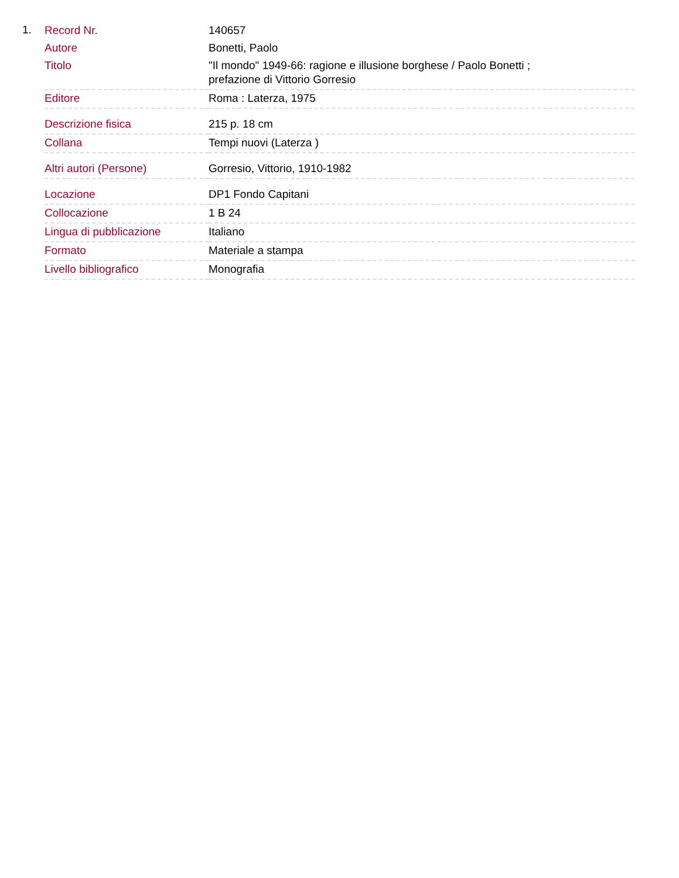1.
| Record Nr. | 140657 |
| Autore | Bonetti, Paolo |
| Titolo | "Il mondo" 1949-66: ragione e illusione borghese / Paolo Bonetti ; prefazione di Vittorio Gorresio |
| Editore | Roma : Laterza, 1975 |
| Descrizione fisica | 215 p. 18 cm |
| Collana | Tempi nuovi (Laterza ) |
| Altri autori (Persone) | Gorresio, Vittorio, 1910-1982 |
| Locazione | DP1 Fondo Capitani |
| Collocazione | 1 B 24 |
| Lingua di pubblicazione | Italiano |
| Formato | Materiale a stampa |
| Livello bibliografico | Monografia |